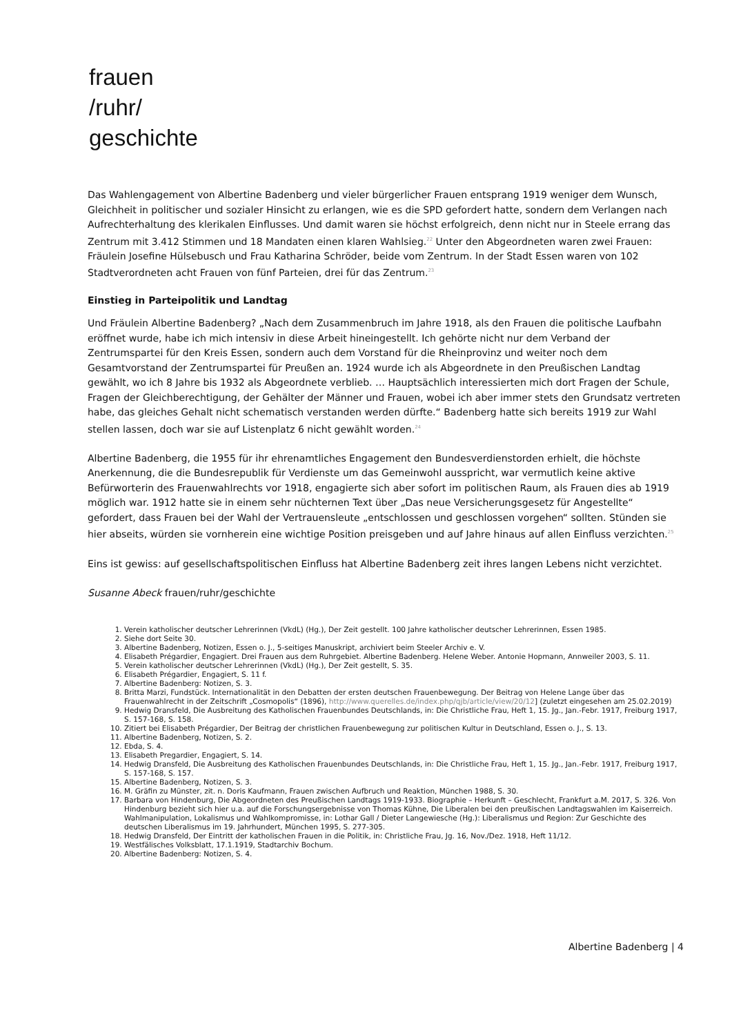frauen
/ruhr/
geschichte
Das Wahlengagement von Albertine Badenberg und vieler bürgerlicher Frauen entsprang 1919 weniger dem Wunsch, Gleichheit in politischer und sozialer Hinsicht zu erlangen, wie es die SPD gefordert hatte, sondern dem Verlangen nach Aufrechterhaltung des klerikalen Einflusses. Und damit waren sie höchst erfolgreich, denn nicht nur in Steele errang das Zentrum mit 3.412 Stimmen und 18 Mandaten einen klaren Wahlsieg.<sup>22</sup> Unter den Abgeordneten waren zwei Frauen: Fräulein Josefine Hülsebusch und Frau Katharina Schröder, beide vom Zentrum. In der Stadt Essen waren von 102 Stadtverordneten acht Frauen von fünf Parteien, drei für das Zentrum.<sup>23</sup>
Einstieg in Parteipolitik und Landtag
Und Fräulein Albertine Badenberg? „Nach dem Zusammenbruch im Jahre 1918, als den Frauen die politische Laufbahn eröffnet wurde, habe ich mich intensiv in diese Arbeit hineingestellt. Ich gehörte nicht nur dem Verband der Zentrumspartei für den Kreis Essen, sondern auch dem Vorstand für die Rheinprovinz und weiter noch dem Gesamtvorstand der Zentrumspartei für Preußen an. 1924 wurde ich als Abgeordnete in den Preußischen Landtag gewählt, wo ich 8 Jahre bis 1932 als Abgeordnete verblieb. … Hauptsächlich interessierten mich dort Fragen der Schule, Fragen der Gleichberechtigung, der Gehälter der Männer und Frauen, wobei ich aber immer stets den Grundsatz vertreten habe, das gleiches Gehalt nicht schematisch verstanden werden dürfte.“ Badenberg hatte sich bereits 1919 zur Wahl stellen lassen, doch war sie auf Listenplatz 6 nicht gewählt worden.<sup>24</sup>
Albertine Badenberg, die 1955 für ihr ehrenamtliches Engagement den Bundesverdienstorden erhielt, die höchste Anerkennung, die die Bundesrepublik für Verdienste um das Gemeinwohl ausspricht, war vermutlich keine aktive Befürworterin des Frauenwahlrechts vor 1918, engagierte sich aber sofort im politischen Raum, als Frauen dies ab 1919 möglich war. 1912 hatte sie in einem sehr nüchternen Text über „Das neue Versicherungsgesetz für Angestellte“ gefordert, dass Frauen bei der Wahl der Vertrauensleute „entschlossen und geschlossen vorgehen“ sollten. Stünden sie hier abseits, würden sie vornherein eine wichtige Position preisgeben und auf Jahre hinaus auf allen Einfluss verzichten.<sup>25</sup>
Eins ist gewiss: auf gesellschaftspolitischen Einfluss hat Albertine Badenberg zeit ihres langen Lebens nicht verzichtet.
Susanne Abeck frauen/ruhr/geschichte
1. Verein katholischer deutscher Lehrerinnen (VkdL) (Hg.), Der Zeit gestellt. 100 Jahre katholischer deutscher Lehrerinnen, Essen 1985.
2. Siehe dort Seite 30.
3. Albertine Badenberg, Notizen, Essen o. J., 5-seitiges Manuskript, archiviert beim Steeler Archiv e. V.
4. Elisabeth Prégardier, Engagiert. Drei Frauen aus dem Ruhrgebiet. Albertine Badenberg. Helene Weber. Antonie Hopmann, Annweiler 2003, S. 11.
5. Verein katholischer deutscher Lehrerinnen (VkdL) (Hg.), Der Zeit gestellt, S. 35.
6. Elisabeth Prégardier, Engagiert, S. 11 f.
7. Albertine Badenberg: Notizen, S. 3.
8. Britta Marzi, Fundstück. Internationalität in den Debatten der ersten deutschen Frauenbewegung. Der Beitrag von Helene Lange über das Frauenwahlrecht in der Zeitschrift „Cosmopolis“ (1896), http://www.querelles.de/index.php/qjb/article/view/20/12] (zuletzt eingesehen am 25.02.2019)
9. Hedwig Dransfeld, Die Ausbreitung des Katholischen Frauenbundes Deutschlands, in: Die Christliche Frau, Heft 1, 15. Jg., Jan.-Febr. 1917, Freiburg 1917, S. 157-168, S. 158.
10. Zitiert bei Elisabeth Prégardier, Der Beitrag der christlichen Frauenbewegung zur politischen Kultur in Deutschland, Essen o. J., S. 13.
11. Albertine Badenberg, Notizen, S. 2.
12. Ebda, S. 4.
13. Elisabeth Pregardier, Engagiert, S. 14.
14. Hedwig Dransfeld, Die Ausbreitung des Katholischen Frauenbundes Deutschlands, in: Die Christliche Frau, Heft 1, 15. Jg., Jan.-Febr. 1917, Freiburg 1917, S. 157-168, S. 157.
15. Albertine Badenberg, Notizen, S. 3.
16. M. Gräfin zu Münster, zit. n. Doris Kaufmann, Frauen zwischen Aufbruch und Reaktion, München 1988, S. 30.
17. Barbara von Hindenburg, Die Abgeordneten des Preußischen Landtags 1919-1933. Biographie – Herkunft – Geschlecht, Frankfurt a.M. 2017, S. 326. Von Hindenburg bezieht sich hier u.a. auf die Forschungsergebnisse von Thomas Kühne, Die Liberalen bei den preußischen Landtagswahlen im Kaiserreich. Wahlmanipulation, Lokalismus und Wahlkompromisse, in: Lothar Gall / Dieter Langewiesche (Hg.): Liberalismus und Region: Zur Geschichte des deutschen Liberalismus im 19. Jahrhundert, München 1995, S. 277-305.
18. Hedwig Dransfeld, Der Eintritt der katholischen Frauen in die Politik, in: Christliche Frau, Jg. 16, Nov./Dez. 1918, Heft 11/12.
19. Westfälisches Volksblatt, 17.1.1919, Stadtarchiv Bochum.
20. Albertine Badenberg: Notizen, S. 4.
Albertine Badenberg | 4